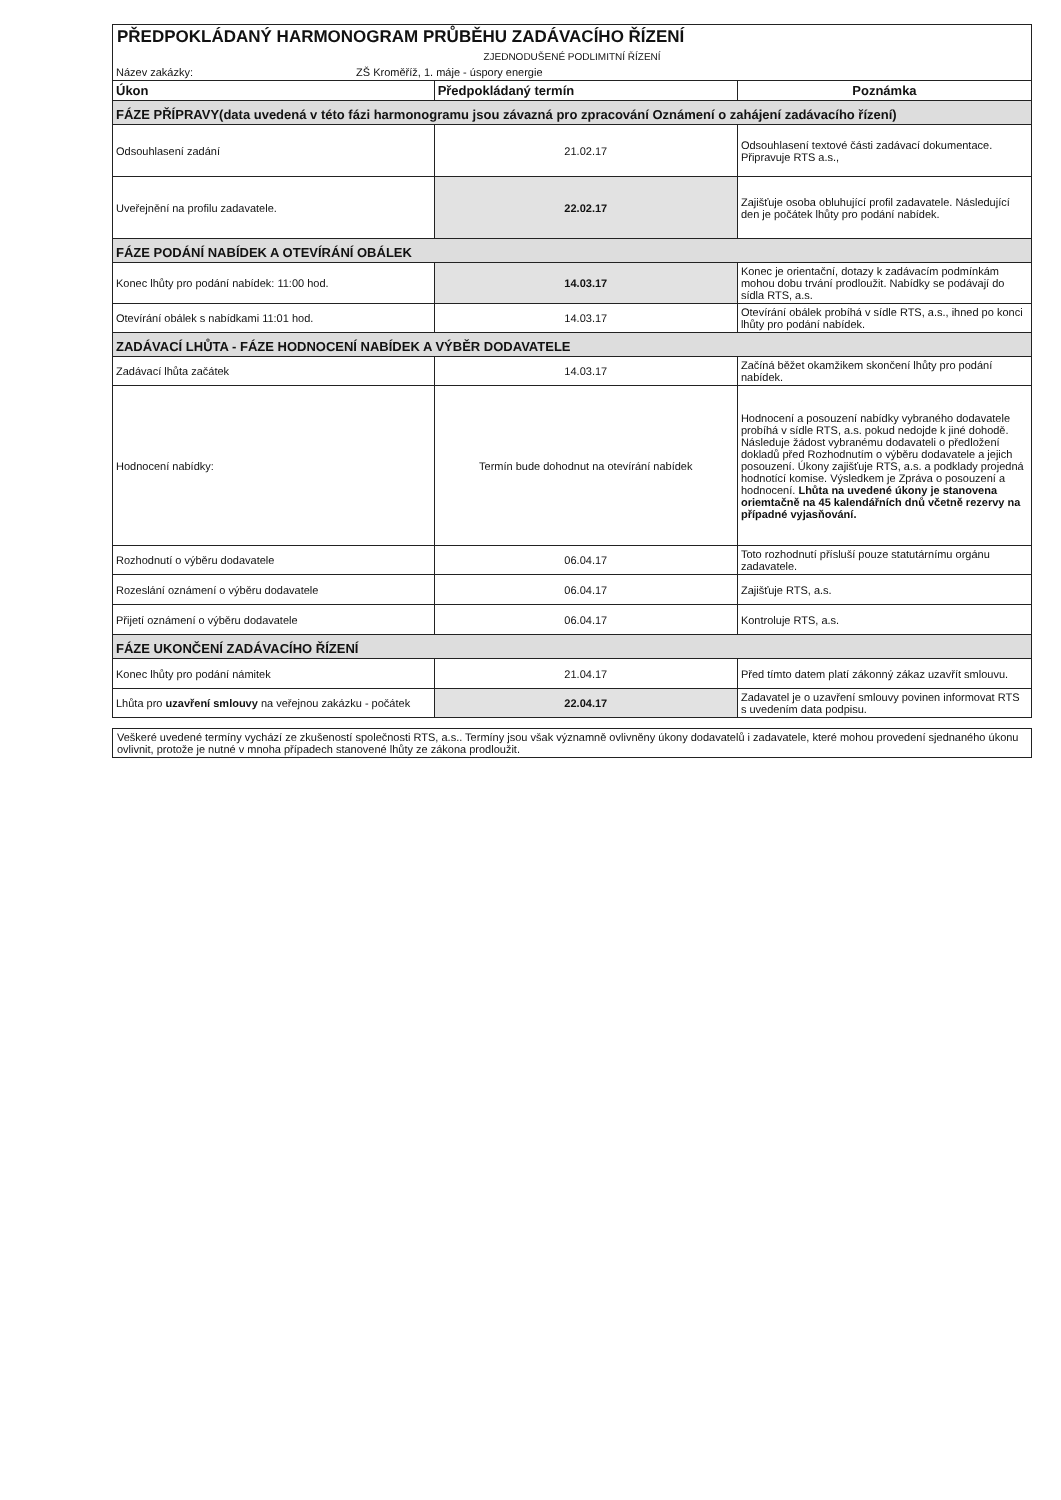| PŘEDPOKLÁDANÝ HARMONOGRAM PRŮBĚHU ZADÁVACÍHO ŘÍZENÍ | | |
| ZJEDNODUŠENÉ PODLIMITNÍ ŘÍZENÍ | | |
| Název zakázky: ZŠ Kroměříž, 1. máje - úspory energie | | |
| Úkon | Předpokládaný termín | Poznámka |
| FÁZE PŘÍPRAVY(data uvedená v této fázi harmonogramu jsou závazná pro zpracování Oznámení o zahájení zadávacího řízení) | | |
| Odsouhlasení zadání | 21.02.17 | Odsouhlasení textové části zadávací dokumentace. Připravuje RTS a.s., |
| Uveřejnění na profilu zadavatele. | 22.02.17 | Zajišťuje osoba obluhující profil zadavatele. Následující den je počátek lhůty pro podání nabídek. |
| FÁZE PODÁNÍ NABÍDEK A OTEVÍRÁNÍ OBÁLEK | | |
| Konec lhůty pro podání nabídek: 11:00 hod. | 14.03.17 | Konec je orientační, dotazy k zadávacím podmínkám mohou dobu trvání prodloužit. Nabídky se podávají do sídla RTS, a.s. |
| Otevírání obálek s nabídkami 11:01 hod. | 14.03.17 | Otevírání obálek probíhá v sídle RTS, a.s., ihned po konci lhůty pro podání nabídek. |
| ZADÁVACÍ LHŮTA - FÁZE HODNOCENÍ NABÍDEK A VÝBĚR DODAVATELE | | |
| Zadávací lhůta začátek | 14.03.17 | Začíná běžet okamžikem skončení lhůty pro podání nabídek. |
| Hodnocení nabídky: | Termín bude dohodnut na otevírání nabídek | Hodnocení a posouzení nabídky vybraného dodavatele probíhá v sídle RTS, a.s. pokud nedojde k jiné dohodě. Následuje žádost vybranému dodavateli o předložení dokladů před Rozhodnutím o výběru dodavatele a jejich posouzení. Úkony zajišťuje RTS, a.s. a podklady projedná hodnotící komise. Výsledkem je Zpráva o posouzení a hodnocení. Lhůta na uvedené úkony je stanovena oriemtačně na 45 kalendářních dnů včetně rezervy na případné vyjasňování. |
| Rozhodnutí o výběru dodavatele | 06.04.17 | Toto rozhodnutí přísluší pouze statutárnímu orgánu zadavatele. |
| Rozeslání oznámení o výběru dodavatele | 06.04.17 | Zajišťuje RTS, a.s. |
| Přijetí oznámení o výběru dodavatele | 06.04.17 | Kontroluje RTS, a.s. |
| FÁZE UKONČENÍ ZADÁVACÍHO ŘÍZENÍ | | |
| Konec lhůty pro podání námitek | 21.04.17 | Před tímto datem platí zákonný zákaz uzavřít smlouvu. |
| Lhůta pro uzavření smlouvy na veřejnou zakázku - počátek | 22.04.17 | Zadavatel je o uzavření smlouvy povinen informovat RTS s uvedením data podpisu. |
Veškeré uvedené termíny vychází ze zkušeností společnosti RTS, a.s.. Termíny jsou však významně ovlivněny úkony dodavatelů i zadavatele, které mohou provedení sjednaného úkonu ovlivnit, protože je nutné v mnoha případech stanovené lhůty ze zákona prodloužit.